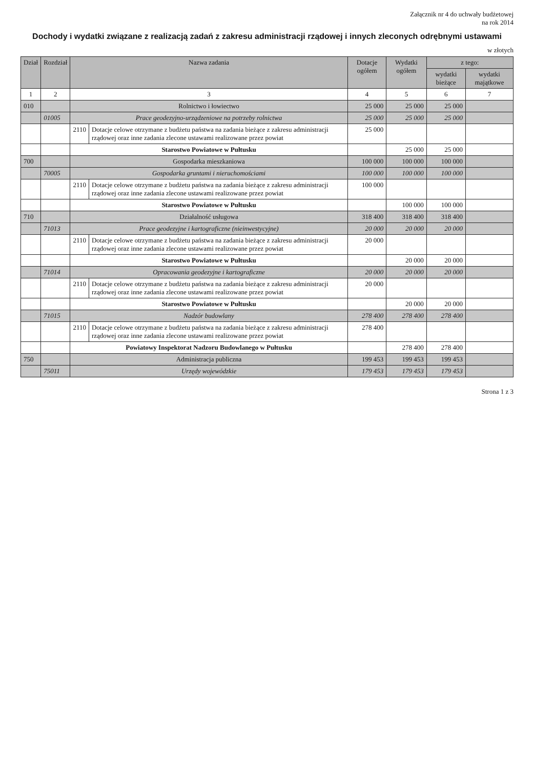Załącznik nr 4 do uchwały budżetowej
na rok 2014
Dochody i wydatki związane z realizacją zadań z zakresu administracji rządowej i innych zleconych odrębnymi ustawami
w złotych
| Dział | Rozdział | Nazwa zadania | | Dotacje ogółem | Wydatki ogółem | z tego: | |
| --- | --- | --- | --- | --- | --- | --- | --- |
| | | | | | | wydatki bieżące | wydatki majątkowe |
| 1 | 2 | 3 | | 4 | 5 | 6 | 7 |
| 010 | | Rolnictwo i łowiectwo | | 25 000 | 25 000 | 25 000 | |
| | 01005 | Prace geodezyjno-urządzeniowe na potrzeby rolnictwa | | 25 000 | 25 000 | 25 000 | |
| | | 2110 | Dotacje celowe otrzymane z budżetu państwa na zadania bieżące z zakresu administracji rządowej oraz inne zadania zlecone ustawami realizowane przez powiat | 25 000 | | | |
| | | Starostwo Powiatowe w Pułtusku | | | 25 000 | 25 000 | |
| 700 | | Gospodarka mieszkaniowa | | 100 000 | 100 000 | 100 000 | |
| | 70005 | Gospodarka gruntami i nieruchomościami | | 100 000 | 100 000 | 100 000 | |
| | | 2110 | Dotacje celowe otrzymane z budżetu państwa na zadania bieżące z zakresu administracji rządowej oraz inne zadania zlecone ustawami realizowane przez powiat | 100 000 | | | |
| | | Starostwo Powiatowe w Pułtusku | | | 100 000 | 100 000 | |
| 710 | | Działalność usługowa | | 318 400 | 318 400 | 318 400 | |
| | 71013 | Prace geodezyjne i kartograficzne (nieinwestycyjne) | | 20 000 | 20 000 | 20 000 | |
| | | 2110 | Dotacje celowe otrzymane z budżetu państwa na zadania bieżące z zakresu administracji rządowej oraz inne zadania zlecone ustawami realizowane przez powiat | 20 000 | | | |
| | | Starostwo Powiatowe w Pułtusku | | | 20 000 | 20 000 | |
| | 71014 | Opracowania geodezyjne i kartograficzne | | 20 000 | 20 000 | 20 000 | |
| | | 2110 | Dotacje celowe otrzymane z budżetu państwa na zadania bieżące z zakresu administracji rządowej oraz inne zadania zlecone ustawami realizowane przez powiat | 20 000 | | | |
| | | Starostwo Powiatowe w Pułtusku | | | 20 000 | 20 000 | |
| | 71015 | Nadzór budowlany | | 278 400 | 278 400 | 278 400 | |
| | | 2110 | Dotacje celowe otrzymane z budżetu państwa na zadania bieżące z zakresu administracji rządowej oraz inne zadania zlecone ustawami realizowane przez powiat | 278 400 | | | |
| | | Powiatowy Inspektorat Nadzoru Budowlanego w Pułtusku | | | 278 400 | 278 400 | |
| 750 | | Administracja publiczna | | 199 453 | 199 453 | 199 453 | |
| | 75011 | Urzędy wojewódzkie | | 179 453 | 179 453 | 179 453 | |
Strona 1 z 3